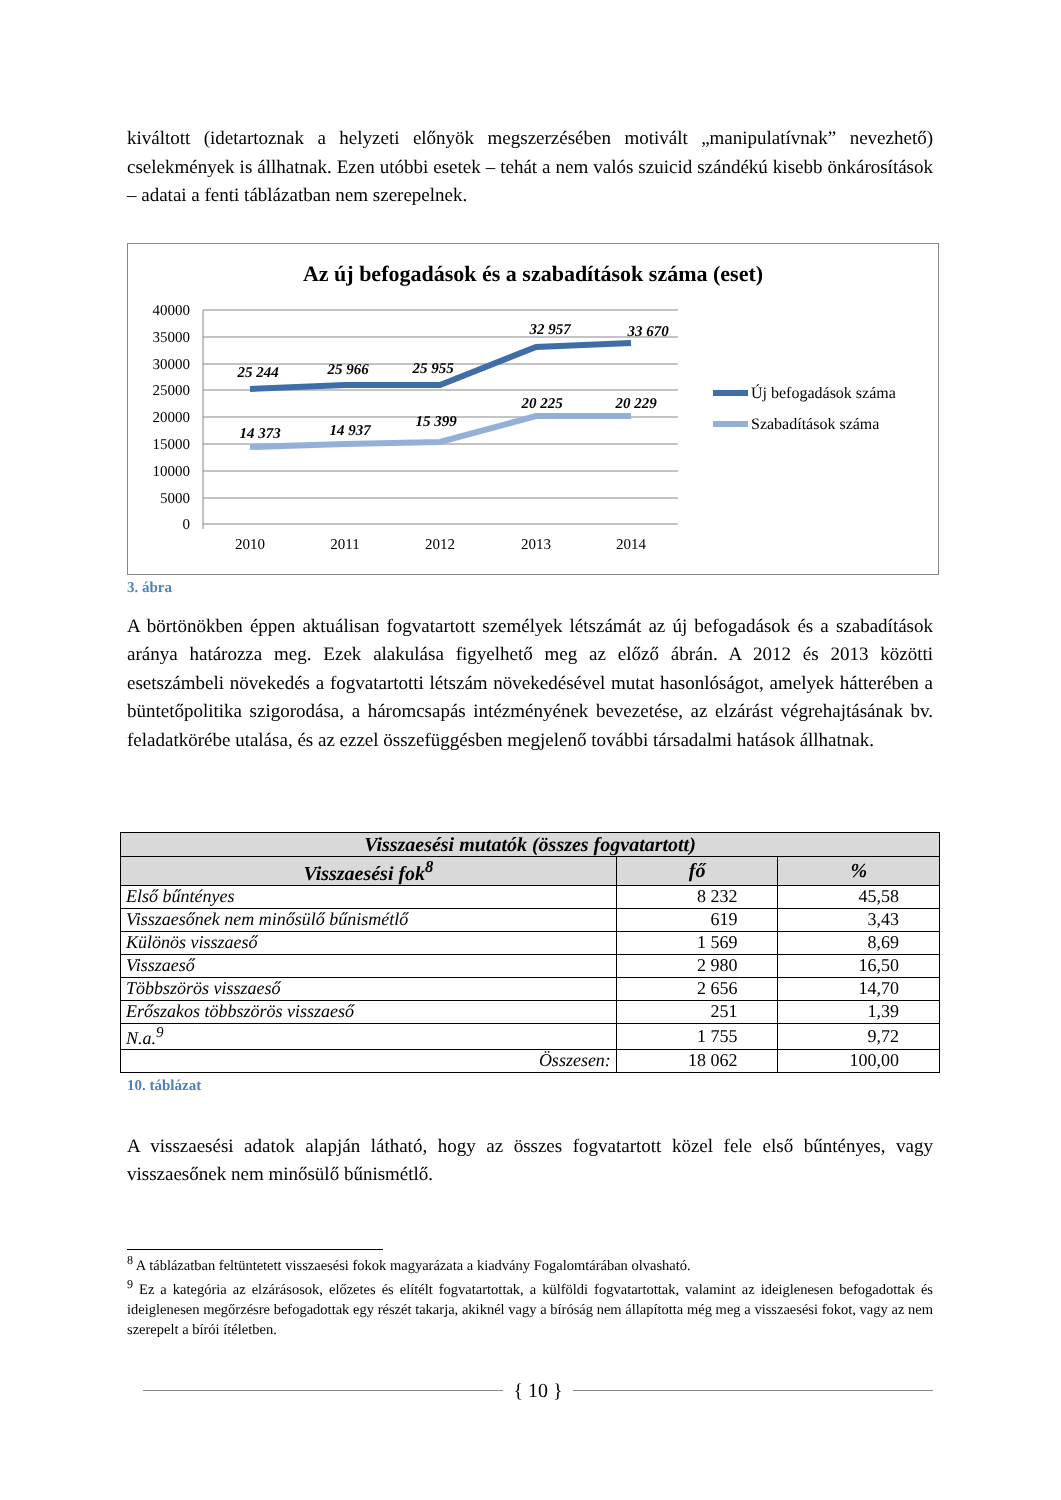kiváltott (idetartoznak a helyzeti előnyök megszerzésében motivált „manipulatívnak” nevezhető) cselekmények is állhatnak. Ezen utóbbi esetek – tehát a nem valós szuicid szándékú kisebb önkárosítások – adatai a fenti táblázatban nem szerepelnek.
Az új befogadások és a szabadítások száma (eset)
40000
35000
30000
25000
20000
15000
10000
5000
0
2010
2011
2012
2013
2014
25 244
25 966
25 955
32 957
33 670
14 373
14 937
15 399
20 225
20 229
Új befogadások száma
Szabadítások száma
3. ábra
A börtönökben éppen aktuálisan fogvatartott személyek létszámát az új befogadások és a szabadítások aránya határozza meg. Ezek alakulása figyelhető meg az előző ábrán. A 2012 és 2013 közötti esetszámbeli növekedés a fogvatartotti létszám növekedésével mutat hasonlóságot, amelyek hátterében a büntetőpolitika szigorodása, a háromcsapás intézményének bevezetése, az elzárást végrehajtásának bv. feladatkörébe utalása, és az ezzel összefüggésben megjelenő további társadalmi hatások állhatnak.
| Visszaesési mutatók (összes fogvatartott) | | |
| --- | --- | --- |
| Visszaesési fok<sup>8</sup> | fő | % |
| Első bűntényes | 8 232 | 45,58 |
| Visszaesőnek nem minősülő bűnismétlő | 619 | 3,43 |
| Különös visszaeső | 1 569 | 8,69 |
| Visszaeső | 2 980 | 16,50 |
| Többszörös visszaeső | 2 656 | 14,70 |
| Erőszakos többszörös visszaeső | 251 | 1,39 |
| N.a.<sup>9</sup> | 1 755 | 9,72 |
| Összesen: | 18 062 | 100,00 |
10. táblázat
A visszaesési adatok alapján látható, hogy az összes fogvatartott közel fele első bűntényes, vagy visszaesőnek nem minősülő bűnismétlő.
<sup>8</sup> A táblázatban feltüntetett visszaesési fokok magyarázata a kiadvány Fogalomtárában olvasható.
<sup>9</sup> Ez a kategória az elzárásosok, előzetes és elítélt fogvatartottak, a külföldi fogvatartottak, valamint az ideiglenesen befogadottak és ideiglenesen megőrzésre befogadottak egy részét takarja, akiknél vagy a bíróság nem állapította még meg a visszaesési fokot, vagy az nem szerepelt a bírói ítéletben.
{ 10 }